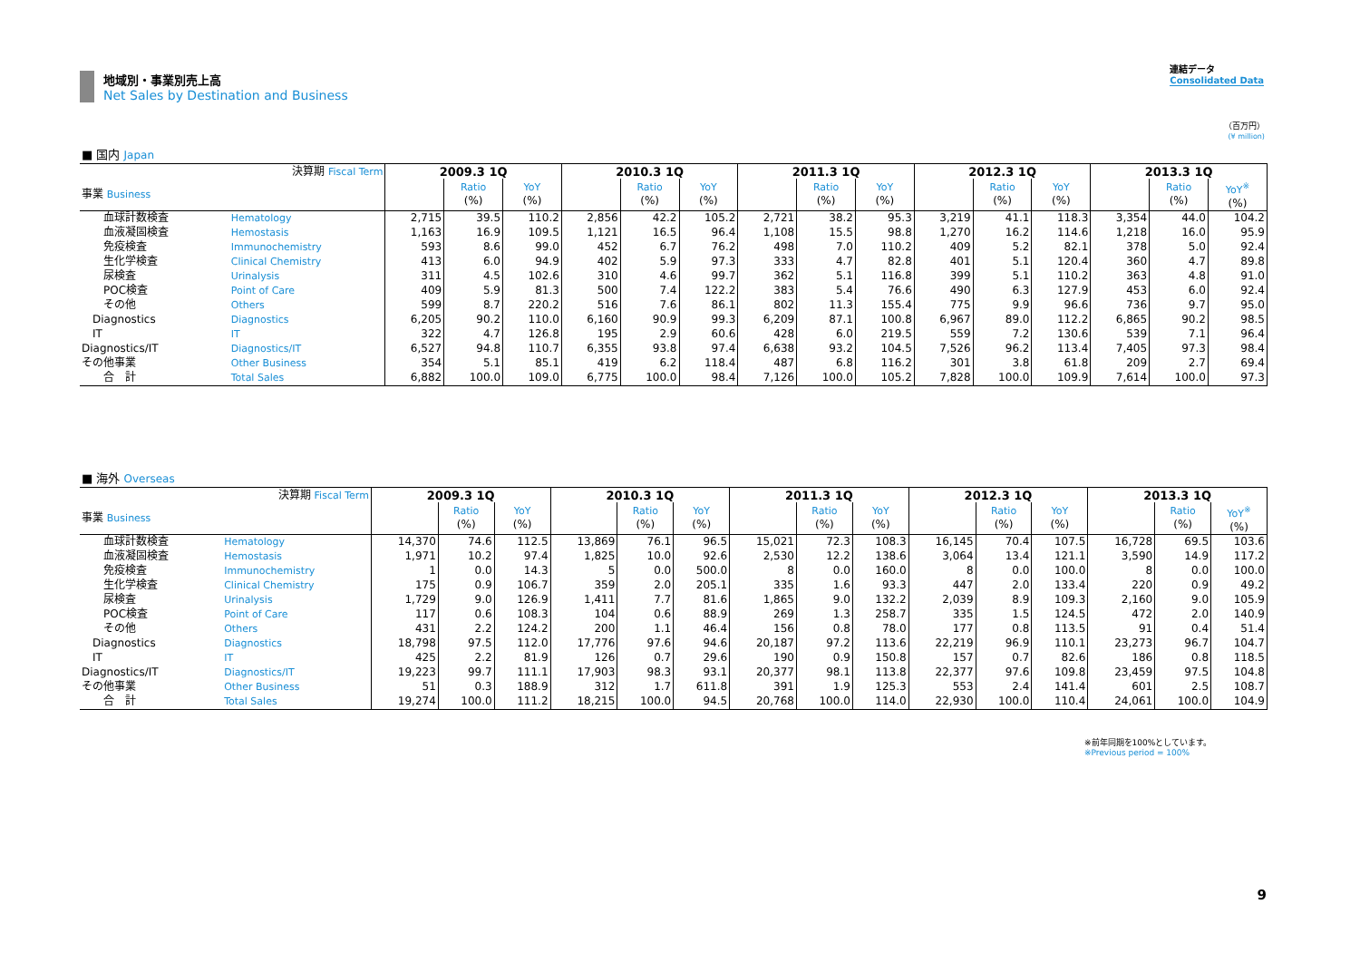地域別・事業別売上高
Net Sales by Destination and Business
連結データ
Consolidated Data
（百万円）
(¥ million)
■ 国内 Japan
| 決算期 Fiscal Term | | 2009.3 1Q | | | 2010.3 1Q | | | 2011.3 1Q | | | 2012.3 1Q | | | 2013.3 1Q | | |
| 事業 Business | | | Ratio (%) | YoY (%) | | Ratio (%) | YoY (%) | | Ratio (%) | YoY (%) | | Ratio (%) | YoY (%) | | Ratio (%) | YoY<sup>※</sup> (%) |
| 血球計数検査 | Hematology | 2,715 | 39.5 | 110.2 | 2,856 | 42.2 | 105.2 | 2,721 | 38.2 | 95.3 | 3,219 | 41.1 | 118.3 | 3,354 | 44.0 | 104.2 |
| 血液凝固検査 | Hemostasis | 1,163 | 16.9 | 109.5 | 1,121 | 16.5 | 96.4 | 1,108 | 15.5 | 98.8 | 1,270 | 16.2 | 114.6 | 1,218 | 16.0 | 95.9 |
| 免疫検査 | Immunochemistry | 593 | 8.6 | 99.0 | 452 | 6.7 | 76.2 | 498 | 7.0 | 110.2 | 409 | 5.2 | 82.1 | 378 | 5.0 | 92.4 |
| 生化学検査 | Clinical Chemistry | 413 | 6.0 | 94.9 | 402 | 5.9 | 97.3 | 333 | 4.7 | 82.8 | 401 | 5.1 | 120.4 | 360 | 4.7 | 89.8 |
| 尿検査 | Urinalysis | 311 | 4.5 | 102.6 | 310 | 4.6 | 99.7 | 362 | 5.1 | 116.8 | 399 | 5.1 | 110.2 | 363 | 4.8 | 91.0 |
| POC検査 | Point of Care | 409 | 5.9 | 81.3 | 500 | 7.4 | 122.2 | 383 | 5.4 | 76.6 | 490 | 6.3 | 127.9 | 453 | 6.0 | 92.4 |
| その他 | Others | 599 | 8.7 | 220.2 | 516 | 7.6 | 86.1 | 802 | 11.3 | 155.4 | 775 | 9.9 | 96.6 | 736 | 9.7 | 95.0 |
| Diagnostics | Diagnostics | 6,205 | 90.2 | 110.0 | 6,160 | 90.9 | 99.3 | 6,209 | 87.1 | 100.8 | 6,967 | 89.0 | 112.2 | 6,865 | 90.2 | 98.5 |
| IT | IT | 322 | 4.7 | 126.8 | 195 | 2.9 | 60.6 | 428 | 6.0 | 219.5 | 559 | 7.2 | 130.6 | 539 | 7.1 | 96.4 |
| Diagnostics/IT | Diagnostics/IT | 6,527 | 94.8 | 110.7 | 6,355 | 93.8 | 97.4 | 6,638 | 93.2 | 104.5 | 7,526 | 96.2 | 113.4 | 7,405 | 97.3 | 98.4 |
| その他事業 | Other Business | 354 | 5.1 | 85.1 | 419 | 6.2 | 118.4 | 487 | 6.8 | 116.2 | 301 | 3.8 | 61.8 | 209 | 2.7 | 69.4 |
| 合 計 | Total Sales | 6,882 | 100.0 | 109.0 | 6,775 | 100.0 | 98.4 | 7,126 | 100.0 | 105.2 | 7,828 | 100.0 | 109.9 | 7,614 | 100.0 | 97.3 |
■ 海外 Overseas
| 決算期 Fiscal Term | | 2009.3 1Q | | | 2010.3 1Q | | | 2011.3 1Q | | | 2012.3 1Q | | | 2013.3 1Q | | |
| 事業 Business | | | Ratio (%) | YoY (%) | | Ratio (%) | YoY (%) | | Ratio (%) | YoY (%) | | Ratio (%) | YoY (%) | | Ratio (%) | YoY<sup>※</sup> (%) |
| 血球計数検査 | Hematology | 14,370 | 74.6 | 112.5 | 13,869 | 76.1 | 96.5 | 15,021 | 72.3 | 108.3 | 16,145 | 70.4 | 107.5 | 16,728 | 69.5 | 103.6 |
| 血液凝固検査 | Hemostasis | 1,971 | 10.2 | 97.4 | 1,825 | 10.0 | 92.6 | 2,530 | 12.2 | 138.6 | 3,064 | 13.4 | 121.1 | 3,590 | 14.9 | 117.2 |
| 免疫検査 | Immunochemistry | 1 | 0.0 | 14.3 | 5 | 0.0 | 500.0 | 8 | 0.0 | 160.0 | 8 | 0.0 | 100.0 | 8 | 0.0 | 100.0 |
| 生化学検査 | Clinical Chemistry | 175 | 0.9 | 106.7 | 359 | 2.0 | 205.1 | 335 | 1.6 | 93.3 | 447 | 2.0 | 133.4 | 220 | 0.9 | 49.2 |
| 尿検査 | Urinalysis | 1,729 | 9.0 | 126.9 | 1,411 | 7.7 | 81.6 | 1,865 | 9.0 | 132.2 | 2,039 | 8.9 | 109.3 | 2,160 | 9.0 | 105.9 |
| POC検査 | Point of Care | 117 | 0.6 | 108.3 | 104 | 0.6 | 88.9 | 269 | 1.3 | 258.7 | 335 | 1.5 | 124.5 | 472 | 2.0 | 140.9 |
| その他 | Others | 431 | 2.2 | 124.2 | 200 | 1.1 | 46.4 | 156 | 0.8 | 78.0 | 177 | 0.8 | 113.5 | 91 | 0.4 | 51.4 |
| Diagnostics | Diagnostics | 18,798 | 97.5 | 112.0 | 17,776 | 97.6 | 94.6 | 20,187 | 97.2 | 113.6 | 22,219 | 96.9 | 110.1 | 23,273 | 96.7 | 104.7 |
| IT | IT | 425 | 2.2 | 81.9 | 126 | 0.7 | 29.6 | 190 | 0.9 | 150.8 | 157 | 0.7 | 82.6 | 186 | 0.8 | 118.5 |
| Diagnostics/IT | Diagnostics/IT | 19,223 | 99.7 | 111.1 | 17,903 | 98.3 | 93.1 | 20,377 | 98.1 | 113.8 | 22,377 | 97.6 | 109.8 | 23,459 | 97.5 | 104.8 |
| その他事業 | Other Business | 51 | 0.3 | 188.9 | 312 | 1.7 | 611.8 | 391 | 1.9 | 125.3 | 553 | 2.4 | 141.4 | 601 | 2.5 | 108.7 |
| 合 計 | Total Sales | 19,274 | 100.0 | 111.2 | 18,215 | 100.0 | 94.5 | 20,768 | 100.0 | 114.0 | 22,930 | 100.0 | 110.4 | 24,061 | 100.0 | 104.9 |
※前年同期を100%としています。
※Previous period = 100%
9